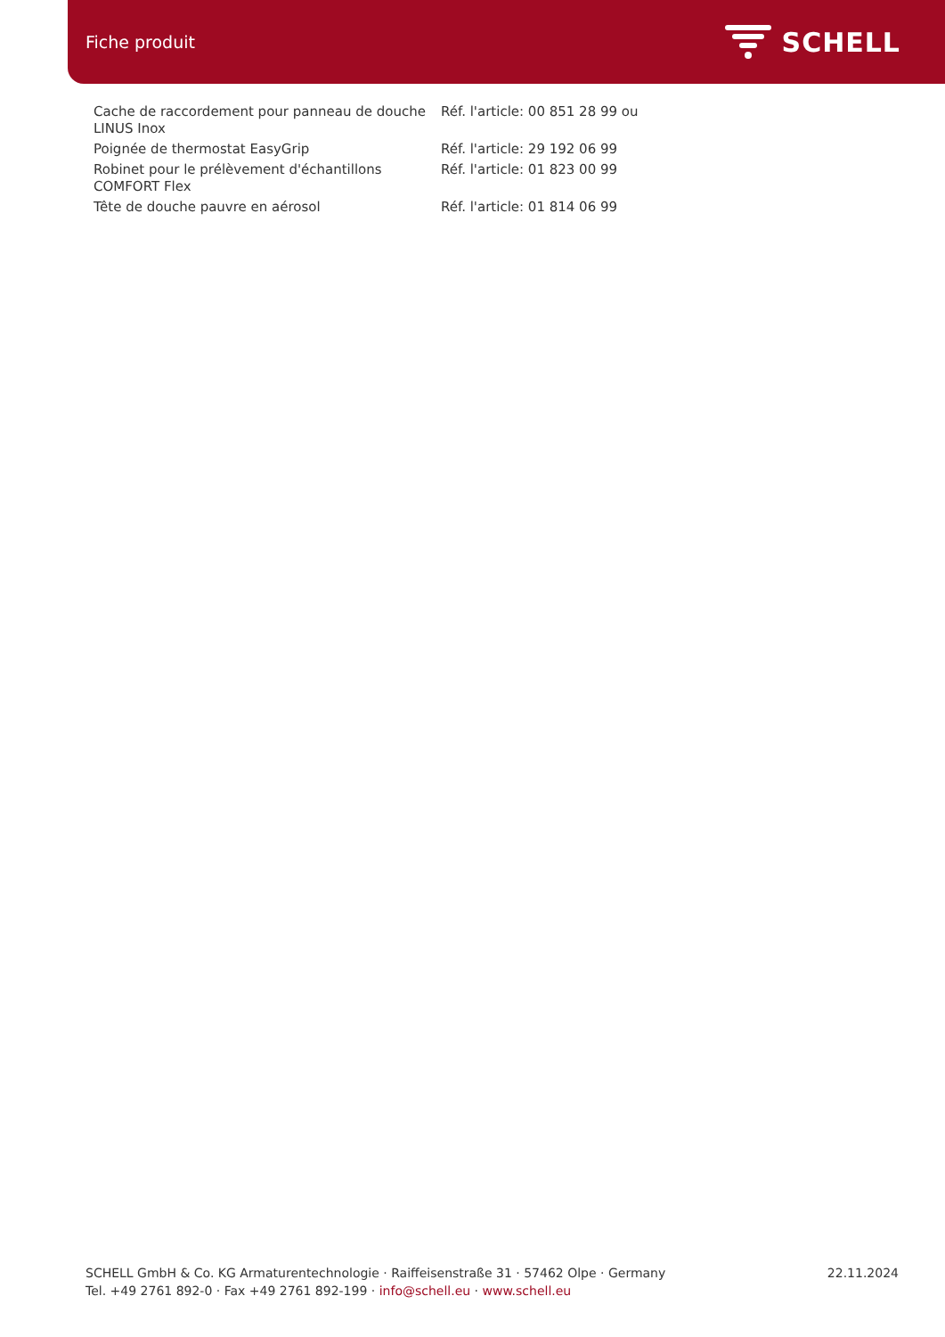Fiche produit
SCHELL
| Cache de raccordement pour panneau de douche LINUS Inox | Réf. l'article: 00 851 28 99 ou |
| Poignée de thermostat EasyGrip | Réf. l'article: 29 192 06 99 |
| Robinet pour le prélèvement d'échantillons COMFORT Flex | Réf. l'article: 01 823 00 99 |
| Tête de douche pauvre en aérosol | Réf. l'article: 01 814 06 99 |
SCHELL GmbH & Co. KG Armaturentechnologie · Raiffeisenstraße 31 · 57462 Olpe · Germany
Tel. +49 2761 892-0 · Fax +49 2761 892-199 · info@schell.eu · www.schell.eu
22.11.2024